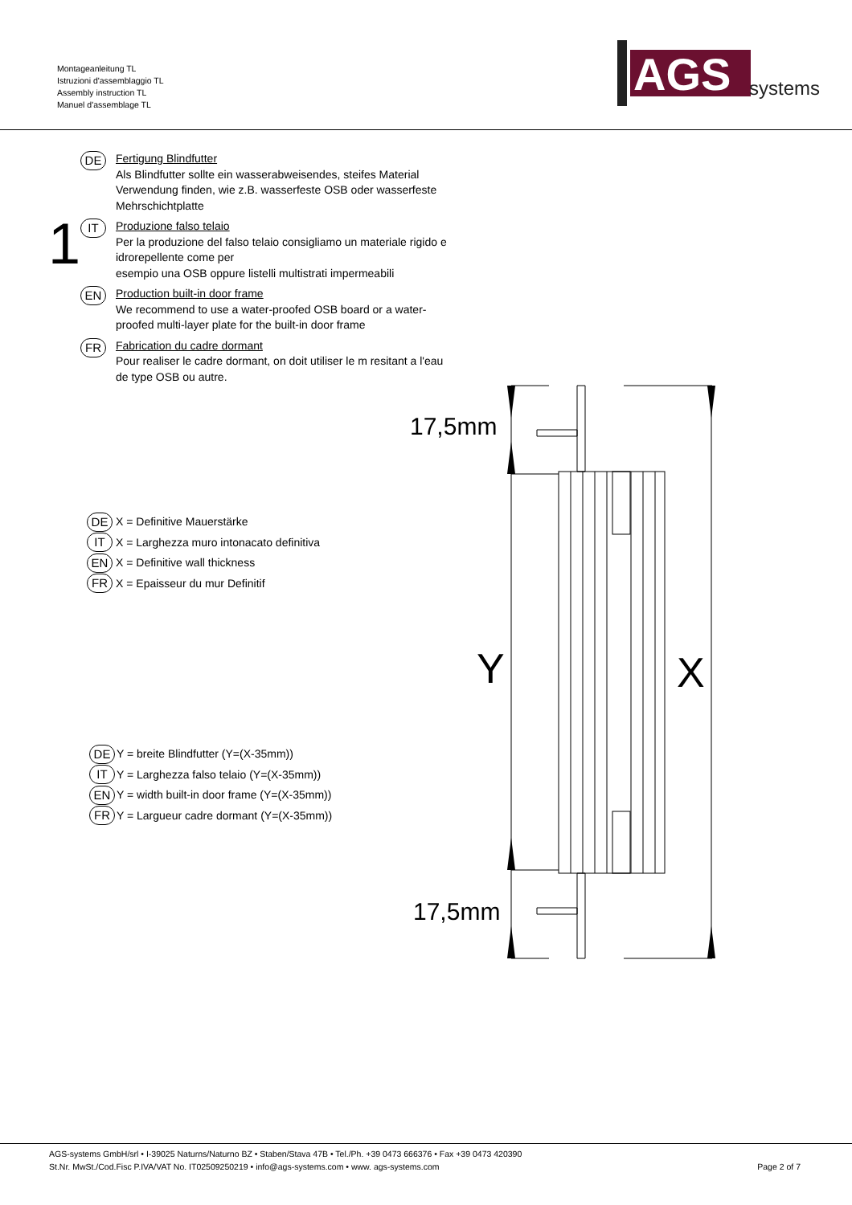Montageanleitung TL
Istruzioni d'assemblaggio TL
Assembly instruction TL
Manuel d'assemblage TL
AGS
systems
1
DE
Fertigung Blindfutter
Als Blindfutter sollte ein wasserabweisendes, steifes Material Verwendung finden, wie z.B. wasserfeste OSB oder wasserfeste Mehrschichtplatte
IT
Produzione falso telaio
Per la produzione del falso telaio consigliamo un materiale rigido e idrorepellente come per
esempio una OSB oppure listelli multistrati impermeabili
EN
Production built-in door frame
We recommend to use a water-proofed OSB board or a water-proofed multi-layer plate for the built-in door frame
FR
Fabrication du cadre dormant
Pour realiser le cadre dormant, on doit utiliser le m resitant a l'eau de type OSB ou autre.
DE
X = Definitive Mauerstärke
IT
X = Larghezza muro intonacato definitiva
EN
X = Definitive wall thickness
FR
X = Epaisseur du mur Definitif
DE
Y = breite Blindfutter (Y=(X-35mm))
IT
Y = Larghezza falso telaio (Y=(X-35mm))
EN
Y = width built-in door frame (Y=(X-35mm))
FR
Y = Largueur cadre dormant (Y=(X-35mm))
17,5mm
17,5mm
Y
X
AGS-systems GmbH/srl • I-39025 Naturns/Naturno BZ • Staben/Stava 47B • Tel./Ph. +39 0473 666376 • Fax +39 0473 420390
St.Nr. MwSt./Cod.Fisc P.IVA/VAT No. IT02509250219 • info@ags-systems.com • www. ags-systems.com Page 2 of 7